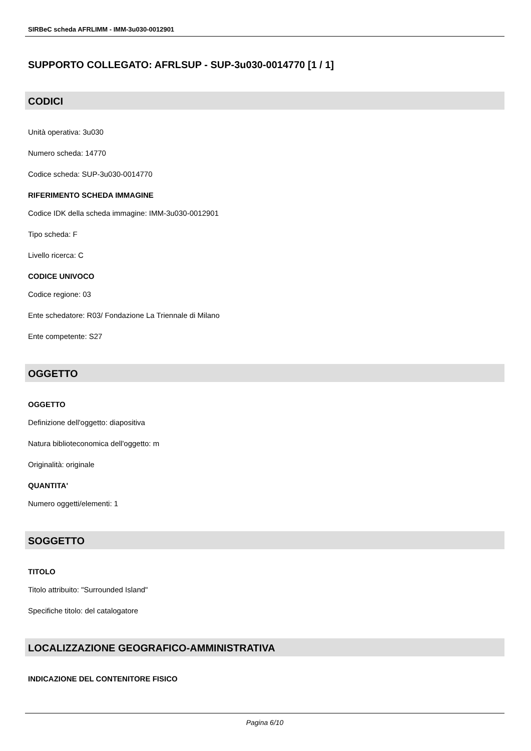SIRBeC scheda AFRLIMM - IMM-3u030-0012901
SUPPORTO COLLEGATO: AFRLSUP - SUP-3u030-0014770 [1 / 1]
CODICI
Unità operativa: 3u030
Numero scheda: 14770
Codice scheda: SUP-3u030-0014770
RIFERIMENTO SCHEDA IMMAGINE
Codice IDK della scheda immagine: IMM-3u030-0012901
Tipo scheda: F
Livello ricerca: C
CODICE UNIVOCO
Codice regione: 03
Ente schedatore: R03/ Fondazione La Triennale di Milano
Ente competente: S27
OGGETTO
OGGETTO
Definizione dell'oggetto: diapositiva
Natura biblioteconomica dell'oggetto: m
Originalità: originale
QUANTITA'
Numero oggetti/elementi: 1
SOGGETTO
TITOLO
Titolo attribuito: "Surrounded Island"
Specifiche titolo: del catalogatore
LOCALIZZAZIONE GEOGRAFICO-AMMINISTRATIVA
INDICAZIONE DEL CONTENITORE FISICO
Pagina 6/10